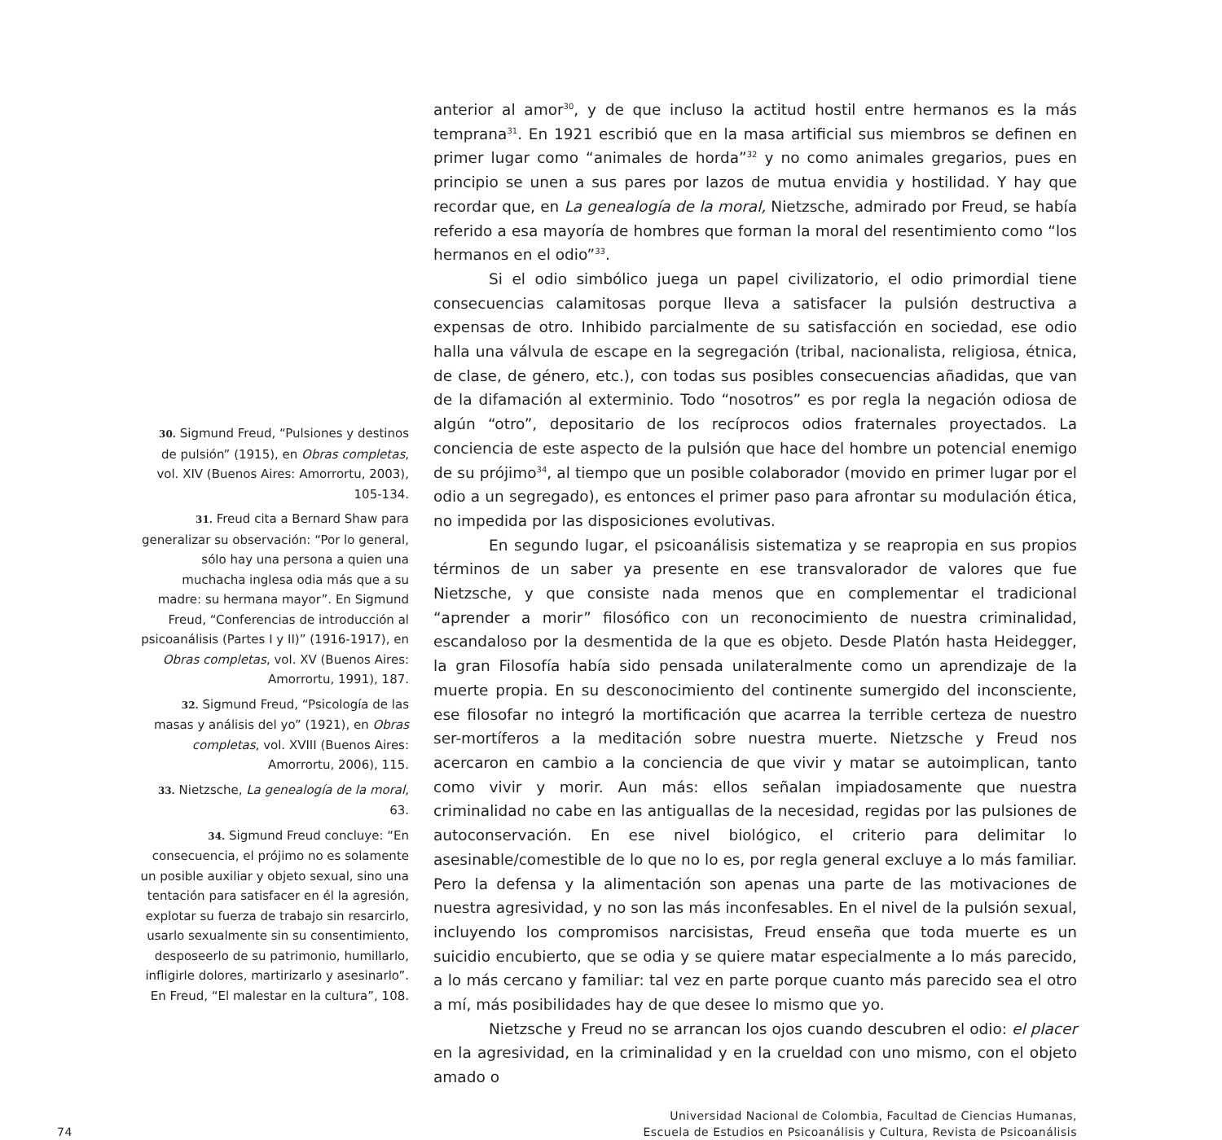30. Sigmund Freud, “Pulsiones y destinos de pulsión” (1915), en Obras completas, vol. XIV (Buenos Aires: Amorrortu, 2003), 105-134.
31. Freud cita a Bernard Shaw para generalizar su observación: “Por lo general, sólo hay una persona a quien una muchacha inglesa odia más que a su madre: su hermana mayor”. En Sigmund Freud, “Conferencias de introducción al psicoanálisis (Partes I y II)” (1916-1917), en Obras completas, vol. XV (Buenos Aires: Amorrortu, 1991), 187.
32. Sigmund Freud, “Psicología de las masas y análisis del yo” (1921), en Obras completas, vol. XVIII (Buenos Aires: Amorrortu, 2006), 115.
33. Nietzsche, La genealogía de la moral, 63.
34. Sigmund Freud concluye: “En consecuencia, el prójimo no es solamente un posible auxiliar y objeto sexual, sino una tentación para satisfacer en él la agresión, explotar su fuerza de trabajo sin resarcirlo, usarlo sexualmente sin su consentimiento, desposeerlo de su patrimonio, humillarlo, infligirle dolores, martirizarlo y asesinarlo”. En Freud, “El malestar en la cultura”, 108.
anterior al amor<sup>30</sup>, y de que incluso la actitud hostil entre hermanos es la más temprana<sup>31</sup>. En 1921 escribió que en la masa artificial sus miembros se definen en primer lugar como “animales de horda”<sup>32</sup> y no como animales gregarios, pues en principio se unen a sus pares por lazos de mutua envidia y hostilidad. Y hay que recordar que, en La genealogía de la moral, Nietzsche, admirado por Freud, se había referido a esa mayoría de hombres que forman la moral del resentimiento como “los hermanos en el odio”<sup>33</sup>.
Si el odio simbólico juega un papel civilizatorio, el odio primordial tiene consecuencias calamitosas porque lleva a satisfacer la pulsión destructiva a expensas de otro. Inhibido parcialmente de su satisfacción en sociedad, ese odio halla una válvula de escape en la segregación (tribal, nacionalista, religiosa, étnica, de clase, de género, etc.), con todas sus posibles consecuencias añadidas, que van de la difamación al exterminio. Todo “nosotros” es por regla la negación odiosa de algún “otro”, depositario de los recíprocos odios fraternales proyectados. La conciencia de este aspecto de la pulsión que hace del hombre un potencial enemigo de su prójimo<sup>34</sup>, al tiempo que un posible colaborador (movido en primer lugar por el odio a un segregado), es entonces el primer paso para afrontar su modulación ética, no impedida por las disposiciones evolutivas.
En segundo lugar, el psicoanálisis sistematiza y se reapropia en sus propios términos de un saber ya presente en ese transvalorador de valores que fue Nietzsche, y que consiste nada menos que en complementar el tradicional “aprender a morir” filosófico con un reconocimiento de nuestra criminalidad, escandaloso por la desmentida de la que es objeto. Desde Platón hasta Heidegger, la gran Filosofía había sido pensada unilateralmente como un aprendizaje de la muerte propia. En su desconocimiento del continente sumergido del inconsciente, ese filosofar no integró la mortificación que acarrea la terrible certeza de nuestro ser-mortíferos a la meditación sobre nuestra muerte. Nietzsche y Freud nos acercaron en cambio a la conciencia de que vivir y matar se autoimplican, tanto como vivir y morir. Aun más: ellos señalan impiadosamente que nuestra criminalidad no cabe en las antiguallas de la necesidad, regidas por las pulsiones de autoconservación. En ese nivel biológico, el criterio para delimitar lo asesinable/comestible de lo que no lo es, por regla general excluye a lo más familiar. Pero la defensa y la alimentación son apenas una parte de las motivaciones de nuestra agresividad, y no son las más inconfesables. En el nivel de la pulsión sexual, incluyendo los compromisos narcisistas, Freud enseña que toda muerte es un suicidio encubierto, que se odia y se quiere matar especialmente a lo más parecido, a lo más cercano y familiar: tal vez en parte porque cuanto más parecido sea el otro a mí, más posibilidades hay de que desee lo mismo que yo.
Nietzsche y Freud no se arrancan los ojos cuando descubren el odio: el placer en la agresividad, en la criminalidad y en la crueldad con uno mismo, con el objeto amado o
74
Universidad Nacional de Colombia, Facultad de Ciencias Humanas,
Escuela de Estudios en Psicoanálisis y Cultura, Revista de Psicoanálisis